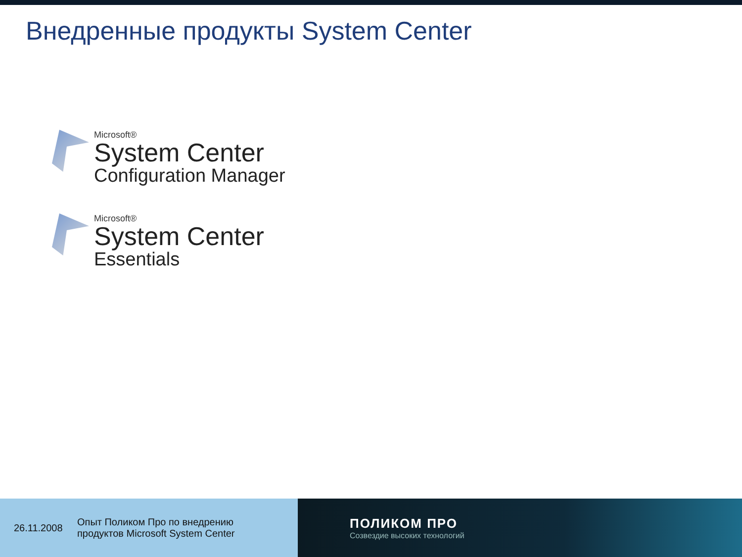Внедренные продукты System Center
Microsoft®
System Center
Configuration Manager
Microsoft®
System Center
Essentials
26.11.2008 Опыт Поликом Про по внедрению
продуктов Microsoft System Center
ПОЛИКОМ ПРО
Созвездие высоких технологий